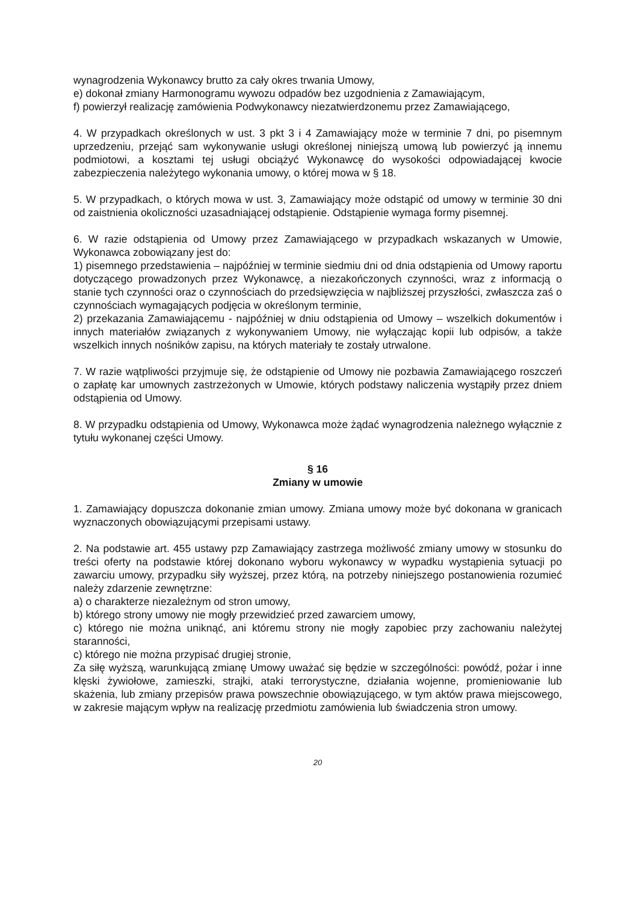wynagrodzenia Wykonawcy brutto za cały okres trwania Umowy,
e) dokonał zmiany Harmonogramu wywozu odpadów bez uzgodnienia z Zamawiającym,
f) powierzył realizację zamówienia Podwykonawcy niezatwierdzonemu przez Zamawiającego,
4. W przypadkach określonych w ust. 3 pkt 3 i 4 Zamawiający może w terminie 7 dni, po pisemnym uprzedzeniu, przejąć sam wykonywanie usługi określonej niniejszą umową lub powierzyć ją innemu podmiotowi, a kosztami tej usługi obciążyć Wykonawcę do wysokości odpowiadającej kwocie zabezpieczenia należytego wykonania umowy, o której mowa w § 18.
5. W przypadkach, o których mowa w ust. 3, Zamawiający może odstąpić od umowy w terminie 30 dni od zaistnienia okoliczności uzasadniającej odstąpienie. Odstąpienie wymaga formy pisemnej.
6. W razie odstąpienia od Umowy przez Zamawiającego w przypadkach wskazanych w Umowie, Wykonawca zobowiązany jest do:
1) pisemnego przedstawienia – najpóźniej w terminie siedmiu dni od dnia odstąpienia od Umowy raportu dotyczącego prowadzonych przez Wykonawcę, a niezakończonych czynności, wraz z informacją o stanie tych czynności oraz o czynnościach do przedsięwzięcia w najbliższej przyszłości, zwłaszcza zaś o czynnościach wymagających podjęcia w określonym terminie,
2) przekazania Zamawiającemu - najpóźniej w dniu odstąpienia od Umowy – wszelkich dokumentów i innych materiałów związanych z wykonywaniem Umowy, nie wyłączając kopii lub odpisów, a także wszelkich innych nośników zapisu, na których materiały te zostały utrwalone.
7. W razie wątpliwości przyjmuje się, że odstąpienie od Umowy nie pozbawia Zamawiającego roszczeń o zapłatę kar umownych zastrzeżonych w Umowie, których podstawy naliczenia wystąpiły przez dniem odstąpienia od Umowy.
8. W przypadku odstąpienia od Umowy, Wykonawca może żądać wynagrodzenia należnego wyłącznie z tytułu wykonanej części Umowy.
§ 16
Zmiany w umowie
1. Zamawiający dopuszcza dokonanie zmian umowy. Zmiana umowy może być dokonana w granicach wyznaczonych obowiązującymi przepisami ustawy.
2. Na podstawie art. 455 ustawy pzp Zamawiający zastrzega możliwość zmiany umowy w stosunku do treści oferty na podstawie której dokonano wyboru wykonawcy w wypadku wystąpienia sytuacji po zawarciu umowy, przypadku siły wyższej, przez którą, na potrzeby niniejszego postanowienia rozumieć należy zdarzenie zewnętrzne:
a) o charakterze niezależnym od stron umowy,
b) którego strony umowy nie mogły przewidzieć przed zawarciem umowy,
c) którego nie można uniknąć, ani któremu strony nie mogły zapobiec przy zachowaniu należytej staranności,
c) którego nie można przypisać drugiej stronie,
Za siłę wyższą, warunkującą zmianę Umowy uważać się będzie w szczególności: powódź, pożar i inne klęski żywiołowe, zamieszki, strajki, ataki terrorystyczne, działania wojenne, promieniowanie lub skażenia, lub zmiany przepisów prawa powszechnie obowiązującego, w tym aktów prawa miejscowego, w zakresie mającym wpływ na realizację przedmiotu zamówienia lub świadczenia stron umowy.
20